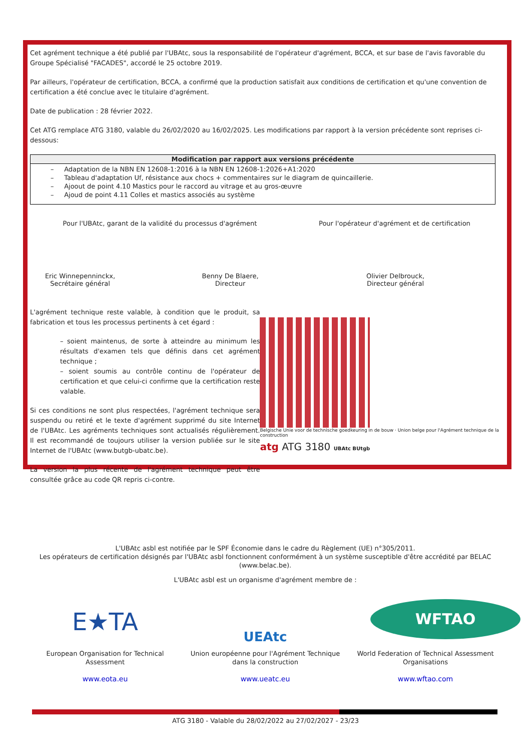Cet agrément technique a été publié par l'UBAtc, sous la responsabilité de l'opérateur d'agrément, BCCA, et sur base de l'avis favorable du Groupe Spécialisé "FACADES", accordé le 25 octobre 2019.
Par ailleurs, l'opérateur de certification, BCCA, a confirmé que la production satisfait aux conditions de certification et qu'une convention de certification a été conclue avec le titulaire d'agrément.
Date de publication : 28 février 2022.
Cet ATG remplace ATG 3180, valable du 26/02/2020 au 16/02/2025. Les modifications par rapport à la version précédente sont reprises ci-dessous:
| Modification par rapport aux versions précédente |
| --- |
| – Adaptation de la NBN EN 12608-1:2016 à la NBN EN 12608-1:2026+A1:2020 – Tableau d'adaptation Uf, résistance aux chocs + commentaires sur le diagram de quincaillerie. – Ajoout de point 4.10 Mastics pour le raccord au vitrage et au gros-œuvre – Ajoud de point 4.11 Colles et mastics associés au système |
Pour l'UBAtc, garant de la validité du processus d'agrément Pour l'opérateur d'agrément et de certification
Eric Winnepenninckx,
Secrétaire général
Benny De Blaere,
Directeur
Olivier Delbrouck,
Directeur général
L'agrément technique reste valable, à condition que le produit, sa fabrication et tous les processus pertinents à cet égard :
– soient maintenus, de sorte à atteindre au minimum les résultats d'examen tels que définis dans cet agrément technique ;
– soient soumis au contrôle continu de l'opérateur de certification et que celui-ci confirme que la certification reste valable.
Si ces conditions ne sont plus respectées, l'agrément technique sera suspendu ou retiré et le texte d'agrément supprimé du site Internet de l'UBAtc. Les agréments techniques sont actualisés régulièrement. Il est recommandé de toujours utiliser la version publiée sur le site Internet de l'UBAtc (www.butgb-ubatc.be).
La version la plus récente de l'agrément technique peut être consultée grâce au code QR repris ci-contre.
Belgische Unie voor de technische goedkeuring in de bouw · Union belge pour l'Agrément technique de la construction
atg ATG 3180 UBAtc BUtgb
L'UBAtc asbl est notifiée par le SPF Économie dans le cadre du Règlement (UE) n°305/2011.
Les opérateurs de certification désignés par l'UBAtc asbl fonctionnent conformément à un système susceptible d'être accrédité par BELAC (www.belac.be).
L'UBAtc asbl est un organisme d'agrément membre de :
E★TA
European Organisation for Technical Assessment
www.eota.eu
UEAtc
Union européenne pour l'Agrément Technique dans la construction
www.ueatc.eu
WFTAO
World Federation of Technical Assessment Organisations
www.wftao.com
ATG 3180 - Valable du 28/02/2022 au 27/02/2027 - 23/23